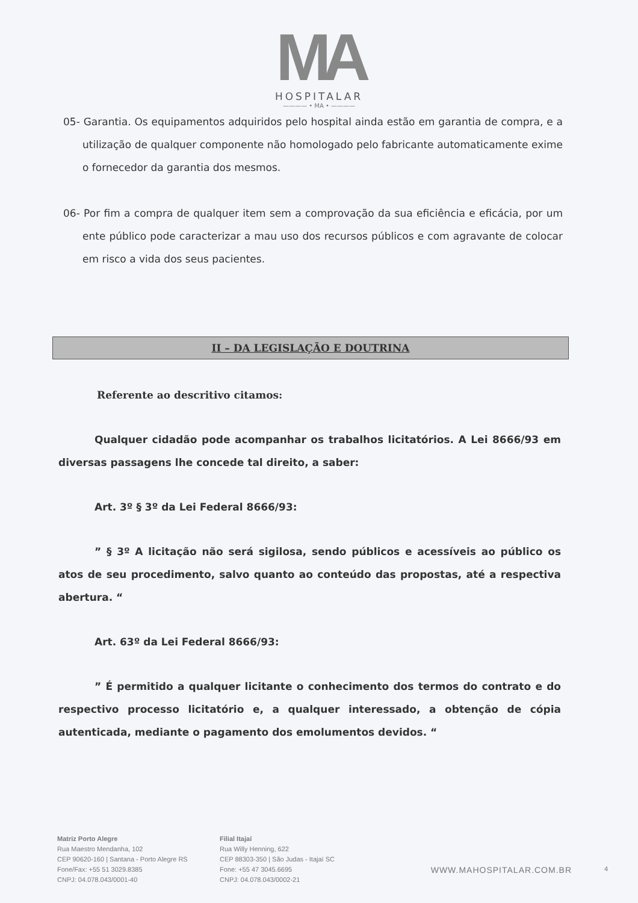MA
HOSPITALAR
———— • MA • ————
05- Garantia. Os equipamentos adquiridos pelo hospital ainda estão em garantia de compra, e a utilização de qualquer componente não homologado pelo fabricante automaticamente exime o fornecedor da garantia dos mesmos.
06- Por fim a compra de qualquer item sem a comprovação da sua eficiência e eficácia, por um ente público pode caracterizar a mau uso dos recursos públicos e com agravante de colocar em risco a vida dos seus pacientes.
II – DA LEGISLAÇÃO E DOUTRINA
Referente ao descritivo citamos:
Qualquer cidadão pode acompanhar os trabalhos licitatórios. A Lei 8666/93 em diversas passagens lhe concede tal direito, a saber:
Art. 3º § 3º da Lei Federal 8666/93:
” § 3º A licitação não será sigilosa, sendo públicos e acessíveis ao público os atos de seu procedimento, salvo quanto ao conteúdo das propostas, até a respectiva abertura. “
Art. 63º da Lei Federal 8666/93:
” É permitido a qualquer licitante o conhecimento dos termos do contrato e do respectivo processo licitatório e, a qualquer interessado, a obtenção de cópia autenticada, mediante o pagamento dos emolumentos devidos. “
Matriz Porto Alegre
Rua Maestro Mendanha, 102
CEP 90620-160 | Santana - Porto Alegre RS
Fone/Fax: +55 51 3029.8385
CNPJ: 04.078.043/0001-40
Filial Itajaí
Rua Willy Henning, 622
CEP 88303-350 | São Judas - Itajaí SC
Fone: +55 47 3045.6695
CNPJ: 04.078.043/0002-21
WWW.MAHOSPITALAR.COM.BR
4